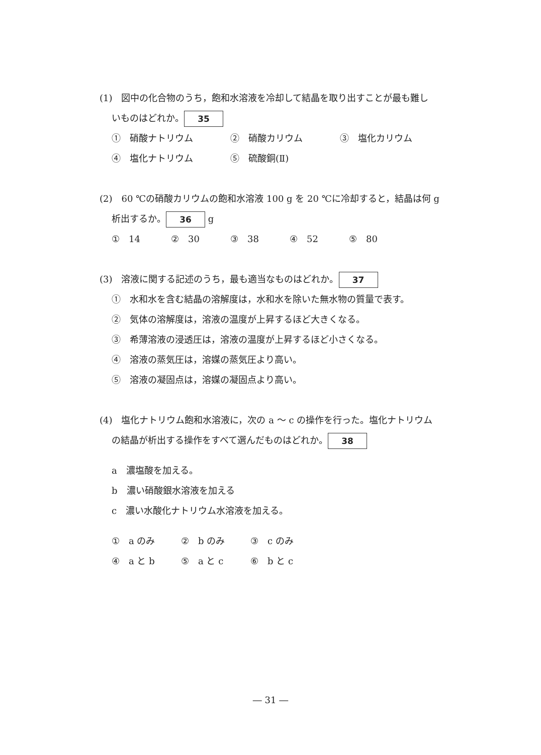(1)　図中の化合物のうち，飽和水溶液を冷却して結晶を取り出すことが最も難し
いものはどれか。 35
①　硝酸ナトリウム ②　硝酸カリウム ③　塩化カリウム
④　塩化ナトリウム ⑤　硫酸銅(Ⅱ)
(2)　60 ℃の硝酸カリウムの飽和水溶液 100 g を 20 ℃に冷却すると，結晶は何 g
析出するか。 36 g
①　14 ②　30 ③　38 ④　52 ⑤　80
(3)　溶液に関する記述のうち，最も適当なものはどれか。 37
①　水和水を含む結晶の溶解度は，水和水を除いた無水物の質量で表す。
②　気体の溶解度は，溶液の温度が上昇するほど大きくなる。
③　希薄溶液の浸透圧は，溶液の温度が上昇するほど小さくなる。
④　溶液の蒸気圧は，溶媒の蒸気圧より高い。
⑤　溶液の凝固点は，溶媒の凝固点より高い。
(4)　塩化ナトリウム飽和水溶液に，次の a ～ c の操作を行った。塩化ナトリウム
の結晶が析出する操作をすべて選んだものはどれか。 38
a　濃塩酸を加える。
b　濃い硝酸銀水溶液を加える
c　濃い水酸化ナトリウム水溶液を加える。
①　a のみ ②　b のみ ③　c のみ
④　a と b ⑤　a と c ⑥　b と c
― 31 ―